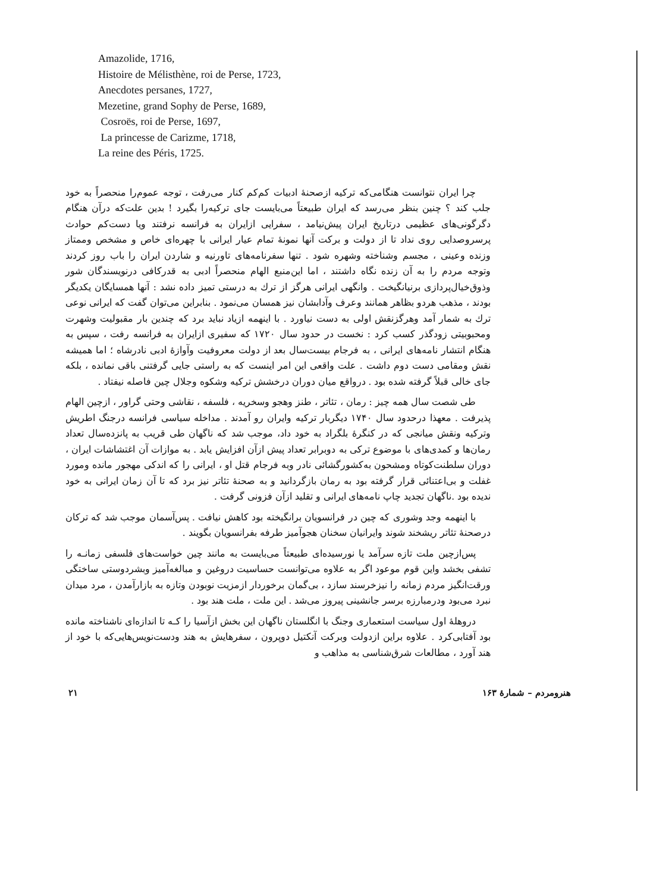Amazolide, 1716,
Histoire de Mélisthène, roi de Perse, 1723,
Anecdotes persanes, 1727,
Mezetine, grand Sophy de Perse, 1689,
Cosroës, roi de Perse, 1697,
La princesse de Carizme, 1718,
La reine des Péris, 1725.
چرا ایران نتوانست هنگامی‌که ترکیه ازصحنهٔ ادبیات کم‌کم کنار می‌رفت ، توجه عموم‌را منحصراً به خود جلب کند ؟ چنین بنظر می‌رسد که ایران طبیعتاً می‌بایست جای ترکیه‌را بگیرد ! بدین علت‌که درآن هنگام دگرگونی‌های عظیمی درتاریخ ایران پیش‌نیامد ، سفرایی ازایران به فرانسه نرفتند ویا دست‌کم حوادث پرسروصدایی روی نداد تا از دولت و برکت آنها نمونهٔ تمام عیار ایرانی با چهره‌ای خاص و مشخص وممتاز وزنده وعینی ، مجسم وشناخته وشهره شود . تنها سفرنامه‌های تاورنیه و شاردن ایران را باب روز کردند وتوجه مردم را به آن زنده نگاه داشتند ، اما این‌منبع الهام منحصراً ادبی به قدرکافی درنویسندگان شور وذوق‌خیال‌پردازی برنیانگیخت . وانگهی ایرانی هرگز از ترك به درستی تمیز داده نشد : آنها همسایگان یکدیگر بودند ، مذهب هردو بظاهر همانند وعرف وآدابشان نیز همسان می‌نمود . بنابراین می‌توان گفت که ایرانی نوعی ترك به شمار آمد وهرگزنقش اولی به دست نیاورد . با اینهمه ازیاد نباید برد که چندین بار مقبولیت وشهرت ومحبوبیتی زودگذر کسب کرد : نخست در حدود سال ۱۷۲۰ که سفیری ازایران به فرانسه رفت ، سپس به هنگام انتشار نامه‌های ایرانی ، به فرجام بیست‌سال بعد از دولت معروفیت وآوازهٔ ادبی نادرشاه ؛ اما همیشه نقش ومقامی دست دوم داشت . علت واقعی این امر اینست که به راستی جایی گرفتنی باقی نمانده ، بلکه جای خالی قبلاً گرفته شده بود . درواقع میان دوران درخشش ترکیه وشکوه وجلال چین فاصله نیفتاد .
طی شصت سال همه چیز : رمان ، تئاتر ، طنز وهجو وسخریه ، فلسفه ، نقاشی وحتی گراور ، ازچین الهام پذیرفت . معهذا درحدود سال ۱۷۴۰ دیگربار ترکیه وایران رو آمدند . مداخله سیاسی فرانسه درجنگ اطریش وترکیه ونقش میانجی که در کنگرهٔ بلگراد به خود داد، موجب شد که ناگهان طی قریب به پانزده‌سال تعداد رمان‌ها و کمدی‌های با موضوع ترکی به دوبرابر تعداد پیش ازآن افزایش یابد . به موازات آن اغتشاشات ایران ، دوران سلطنت‌کوتاه ومشحون به‌کشورگشائی نادر وبه فرجام قتل او ، ایرانی را که اندکی مهجور مانده ومورد غفلت و بی‌اعتنائی قرار گرفته بود به رمان بازگردانید و به صحنهٔ تئاتر نیز برد که تا آن زمان ایرانی به خود ندیده بود .ناگهان تجدید چاپ نامه‌های ایرانی و تقلید ازآن فزونی گرفت .
با اینهمه وجد وشوری که چین در فرانسویان برانگیخته بود کاهش نیافت . پس‌آسمان موجب شد که ترکان درصحنهٔ تئاتر ریشخند شوند وایرانیان سخنان هجوآمیز طرفه بفرانسویان بگویند .
پس‌ازچین ملت تازه سرآمد یا نورسیده‌ای طبیعتاً می‌بایست به مانند چین خواست‌های فلسفی زمانـه را تشفی بخشد واین قوم موعود اگر به علاوه می‌توانست حساسیت دروغین و مبالغه‌آمیز وبشردوستی ساختگی ورقت‌انگیز مردم زمانه را نیزخرسند سازد ، بی‌گمان برخوردار ازمزیت نوبودن وتازه به بازارآمدن ، مرد میدان نبرد می‌بود ودرمبارزه برسر جانشینی پیروز می‌شد . این ملت ، ملت هند بود .
دروهلهٔ اول سیاست استعماری وجنگ با انگلستان ناگهان این بخش ازآسیا را کـه تا اندازه‌ای ناشناخته مانده بود آفتابی‌کرد . علاوه براین ازدولت وبرکت آنکتیل دوپرون ، سفرهایش به هند ودست‌نویس‌هایی‌که با خود از هند آورد ، مطالعات شرق‌شناسی به مذاهب و
۲۱ هنرومردم – شمارهٔ ۱۶۳